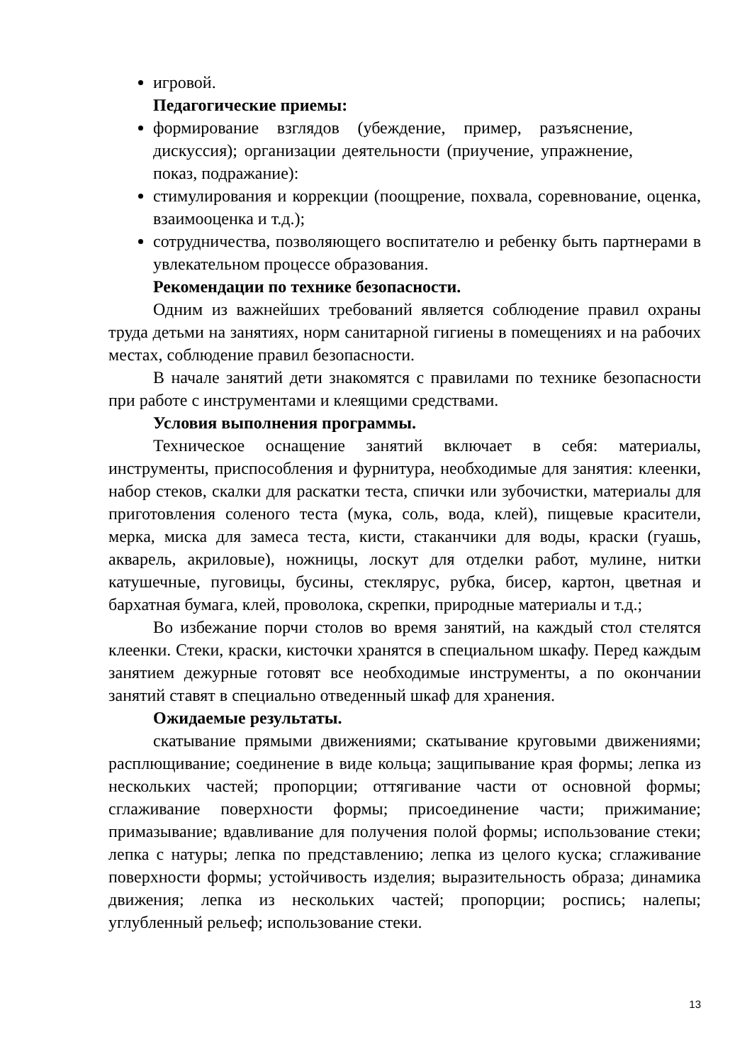игровой.
Педагогические приемы:
формирование взглядов (убеждение, пример, разъяснение, дискуссия); организации деятельности (приучение, упражнение, показ, подражание):
стимулирования и коррекции (поощрение, похвала, соревнование, оценка, взаимооценка и т.д.);
сотрудничества, позволяющего воспитателю и ребенку быть партнерами в увлекательном процессе образования.
Рекомендации по технике безопасности.
Одним из важнейших требований является соблюдение правил охраны труда детьми на занятиях, норм санитарной гигиены в помещениях и на рабочих местах, соблюдение правил безопасности.
В начале занятий дети знакомятся с правилами по технике безопасности при работе с инструментами и клеящими средствами.
Условия выполнения программы.
Техническое оснащение занятий включает в себя: материалы, инструменты, приспособления и фурнитура, необходимые для занятия: клеенки, набор стеков, скалки для раскатки теста, спички или зубочистки, материалы для приготовления соленого теста (мука, соль, вода, клей), пищевые красители, мерка, миска для замеса теста, кисти, стаканчики для воды, краски (гуашь, акварель, акриловые), ножницы, лоскут для отделки работ, мулине, нитки катушечные, пуговицы, бусины, стеклярус, рубка, бисер, картон, цветная и бархатная бумага, клей, проволока, скрепки, природные материалы и т.д.;
Во избежание порчи столов во время занятий, на каждый стол стелятся клеенки. Стеки, краски, кисточки хранятся в специальном шкафу. Перед каждым занятием дежурные готовят все необходимые инструменты, а по окончании занятий ставят в специально отведенный шкаф для хранения.
Ожидаемые результаты.
скатывание прямыми движениями; скатывание круговыми движениями; расплющивание; соединение в виде кольца; защипывание края формы; лепка из нескольких частей; пропорции; оттягивание части от основной формы; сглаживание поверхности формы; присоединение части; прижимание; примазывание; вдавливание для получения полой формы; использование стеки; лепка с натуры; лепка по представлению; лепка из целого куска; сглаживание поверхности формы; устойчивость изделия; выразительность образа; динамика движения; лепка из нескольких частей; пропорции; роспись; налепы; углубленный рельеф; использование стеки.
13